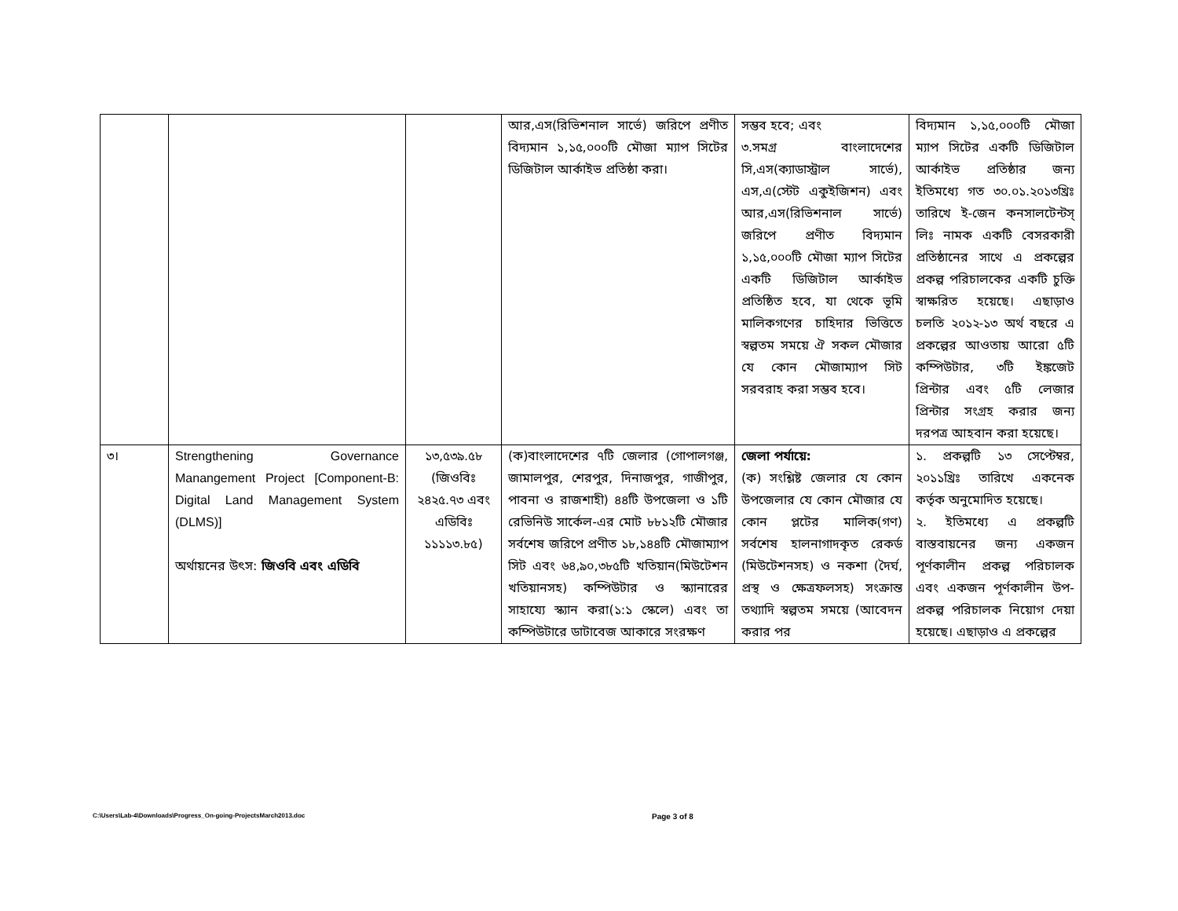| | | | আর,এস(রিভিশনাল সার্ভে) জরিপে প্রণীত বিদ্যমান ১,১৫,০০০টি মৌজা ম্যাপ সিটের ডিজিটাল আর্কাইভ প্রতিষ্ঠা করা। | সম্ভব হবে; এবং ৩.সমগ্র বাংলাদেশের সি,এস(ক্যাডাস্ট্রাল সার্ভে), এস,এ(স্টেট একুইজিশন) এবং আর,এস(রিভিশনাল সার্ভে) জরিপে প্রণীত বিদ্যমান ১,১৫,০০০টি মৌজা ম্যাপ সিটের একটি ডিজিটাল আর্কাইভ প্রতিষ্ঠিত হবে, যা থেকে ভূমি মালিকগণের চাহিদার ভিত্তিতে স্বল্পতম সময়ে ঐ সকল মৌজার যে কোন মৌজাম্যাপ সিট সরবরাহ করা সম্ভব হবে। | বিদ্যমান ১,১৫,০০০টি মৌজা ম্যাপ সিটের একটি ডিজিটাল আর্কাইভ প্রতিষ্ঠার জন্য ইতিমধ্যে গত ৩০.০১.২০১৩খ্রিঃ তারিখে ই-জেন কনসালটেন্টস্ লিঃ নামক একটি বেসরকারী প্রতিষ্ঠানের সাথে এ প্রকল্পের প্রকল্প পরিচালকের একটি চুক্তি স্বাক্ষরিত হয়েছে। এছাড়াও চলতি ২০১২-১৩ অর্থ বছরে এ প্রকল্পের আওতায় আরো ৫টি কম্পিউটার, ৩টি ইঙ্কজেট প্রিন্টার এবং ৫টি লেজার প্রিন্টার সংগ্রহ করার জন্য দরপত্র আহবান করা হয়েছে। |
| ৩। | Strengthening Governance Manangement Project [Component-B: Digital Land Management System (DLMS)] অর্থায়নের উৎস: জিওবি এবং এডিবি | ১৩,৫৩৯.৫৮ (জিওবিঃ ২৪২৫.৭৩ এবং এডিবিঃ ১১১১৩.৮৫) | (ক)বাংলাদেশের ৭টি জেলার (গোপালগঞ্জ, জামালপুর, শেরপুর, দিনাজপুর, গাজীপুর, পাবনা ও রাজশাহী) ৪৪টি উপজেলা ও ১টি রেভিনিউ সার্কেল-এর মোট ৮৮১২টি মৌজার সর্বশেষ জরিপে প্রণীত ১৮,১৪৪টি মৌজাম্যাপ সিট এবং ৬৪,৯০,৩৮৫টি খতিয়ান(মিউটেশন খতিয়ানসহ) কম্পিউটার ও স্ক্যানারের সাহায্যে স্ক্যান করা(১:১ স্কেলে) এবং তা কম্পিউটারে ডাটাবেজ আকারে সংরক্ষণ | জেলা পর্যায়ে: (ক) সংশ্লিষ্ট জেলার যে কোন উপজেলার যে কোন মৌজার যে কোন প্লটের মালিক(গণ) সর্বশেষ হালনাগাদকৃত রেকর্ড (মিউটেশনসহ) ও নকশা (দৈর্ঘ, প্রস্থ ও ক্ষেত্রফলসহ) সংক্রান্ত তথ্যাদি স্বল্পতম সময়ে (আবেদন করার পর | ১. প্রকল্পটি ১৩ সেপ্টেম্বর, ২০১১খ্রিঃ তারিখে একনেক কর্তৃক অনুমোদিত হয়েছে। ২. ইতিমধ্যে এ প্রকল্পটি বাস্তবায়নের জন্য একজন পূর্ণকালীন প্রকল্প পরিচালক এবং একজন পূর্ণকালীন উপ-প্রকল্প পরিচালক নিয়োগ দেয়া হয়েছে। এছাড়াও এ প্রকল্পের |
C:\Users\Lab-4\Downloads\Progress_On-going-ProjectsMarch2013.doc
Page 3 of 8